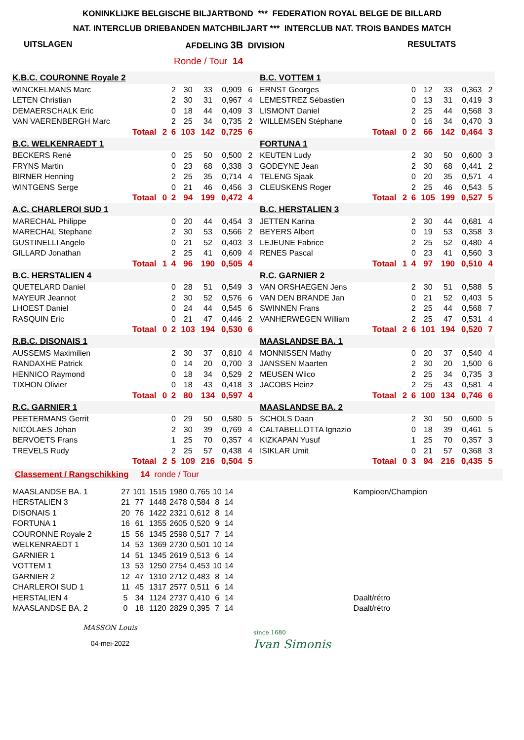KONINKLIJKE BELGISCHE BILJARTBOND *** FEDERATION ROYAL BELGE DE BILLARD
NAT. INTERCLUB DRIEBANDEN MATCHBILJART *** INTERCLUB NAT. TROIS BANDES MATCH
UITSLAGEN AFDELING 3B DIVISION RESULTATS
Ronde / Tour 14
| K.B.C. COURONNE Royale 2 | | | | | | | | | B.C. VOTTEM 1 | | | | | | | |
| WINCKELMANS Marc | | | 2 | 30 | 33 | 0,909 | 6 | | ERNST Georges | | | 0 | 12 | 33 | 0,363 | 2 |
| LETEN Christian | | | 2 | 30 | 31 | 0,967 | 4 | | LEMESTREZ Sébastien | | | 0 | 13 | 31 | 0,419 | 3 |
| DEMAERSCHALK Eric | | | 0 | 18 | 44 | 0,409 | 3 | | LISMONT Daniel | | | 2 | 25 | 44 | 0,568 | 3 |
| VAN VAERENBERGH Marc | | | 2 | 25 | 34 | 0,735 | 2 | | WILLEMSEN Stéphane | | | 0 | 16 | 34 | 0,470 | 3 |
| | Totaal | 2 | 6 | 103 | 142 | 0,725 | 6 | | | Totaal | 0 | 2 | 66 | 142 | 0,464 | 3 |
| B.C. WELKENRAEDT 1 | | | | | | | | | FORTUNA 1 | | | | | | | |
| BECKERS René | | | 0 | 25 | 50 | 0,500 | 2 | | KEUTEN Ludy | | | 2 | 30 | 50 | 0,600 | 3 |
| FRYNS Martin | | | 0 | 23 | 68 | 0,338 | 3 | | GODEYNE Jean | | | 2 | 30 | 68 | 0,441 | 2 |
| BIRNER Henning | | | 2 | 25 | 35 | 0,714 | 4 | | TELENG Sjaak | | | 0 | 20 | 35 | 0,571 | 4 |
| WINTGENS Serge | | | 0 | 21 | 46 | 0,456 | 3 | | CLEUSKENS Roger | | | 2 | 25 | 46 | 0,543 | 5 |
| | Totaal | 0 | 2 | 94 | 199 | 0,472 | 4 | | | Totaal | 2 | 6 | 105 | 199 | 0,527 | 5 |
| A.C. CHARLEROI SUD 1 | | | | | | | | | B.C. HERSTALIEN 3 | | | | | | | |
| MARECHAL Philippe | | | 0 | 20 | 44 | 0,454 | 3 | | JETTEN Karina | | | 2 | 30 | 44 | 0,681 | 4 |
| MARECHAL Stephane | | | 2 | 30 | 53 | 0,566 | 2 | | BEYERS Albert | | | 0 | 19 | 53 | 0,358 | 3 |
| GUSTINELLI Angelo | | | 0 | 21 | 52 | 0,403 | 3 | | LEJEUNE Fabrice | | | 2 | 25 | 52 | 0,480 | 4 |
| GILLARD Jonathan | | | 2 | 25 | 41 | 0,609 | 4 | | RENES Pascal | | | 0 | 23 | 41 | 0,560 | 3 |
| | Totaal | 1 | 4 | 96 | 190 | 0,505 | 4 | | | Totaal | 1 | 4 | 97 | 190 | 0,510 | 4 |
| B.C. HERSTALIEN 4 | | | | | | | | | R.C. GARNIER 2 | | | | | | | |
| QUETELARD Daniel | | | 0 | 28 | 51 | 0,549 | 3 | | VAN ORSHAEGEN Jens | | | 2 | 30 | 51 | 0,588 | 5 |
| MAYEUR Jeannot | | | 2 | 30 | 52 | 0,576 | 6 | | VAN DEN BRANDE Jan | | | 0 | 21 | 52 | 0,403 | 5 |
| LHOEST Daniel | | | 0 | 24 | 44 | 0,545 | 6 | | SWINNEN Frans | | | 2 | 25 | 44 | 0,568 | 7 |
| RASQUIN Eric | | | 0 | 21 | 47 | 0,446 | 2 | | VANHERWEGEN William | | | 2 | 25 | 47 | 0,531 | 4 |
| | Totaal | 0 | 2 | 103 | 194 | 0,530 | 6 | | | Totaal | 2 | 6 | 101 | 194 | 0,520 | 7 |
| R.B.C. DISONAIS 1 | | | | | | | | | MAASLANDSE BA. 1 | | | | | | | |
| AUSSEMS Maximilien | | | 2 | 30 | 37 | 0,810 | 4 | | MONNISSEN Mathy | | | 0 | 20 | 37 | 0,540 | 4 |
| RANDAXHE Patrick | | | 0 | 14 | 20 | 0,700 | 3 | | JANSSEN Maarten | | | 2 | 30 | 20 | 1,500 | 6 |
| HENNICO Raymond | | | 0 | 18 | 34 | 0,529 | 2 | | MEUSEN Wilco | | | 2 | 25 | 34 | 0,735 | 3 |
| TIXHON Olivier | | | 0 | 18 | 43 | 0,418 | 3 | | JACOBS Heinz | | | 2 | 25 | 43 | 0,581 | 4 |
| | Totaal | 0 | 2 | 80 | 134 | 0,597 | 4 | | | Totaal | 2 | 6 | 100 | 134 | 0,746 | 6 |
| R.C. GARNIER 1 | | | | | | | | | MAASLANDSE BA. 2 | | | | | | | |
| PEETERMANS Gerrit | | | 0 | 29 | 50 | 0,580 | 5 | | SCHOLS Daan | | | 2 | 30 | 50 | 0,600 | 5 |
| NICOLAES Johan | | | 2 | 30 | 39 | 0,769 | 4 | | CALTABELLOTTA Ignazio | | | 0 | 18 | 39 | 0,461 | 5 |
| BERVOETS Frans | | | 1 | 25 | 70 | 0,357 | 4 | | KIZKAPAN Yusuf | | | 1 | 25 | 70 | 0,357 | 3 |
| TREVELS Rudy | | | 2 | 25 | 57 | 0,438 | 4 | | ISIKLAR Umit | | | 0 | 21 | 57 | 0,368 | 3 |
| | Totaal | 2 | 5 | 109 | 216 | 0,504 | 5 | | | Totaal | 0 | 3 | 94 | 216 | 0,435 | 5 |
Classement / Rangschikking 14 ronde / Tour
| MAASLANDSE BA. 1 | 27 | 101 | 1515 | 1980 | 0,765 | 10 | 14 | Kampioen/Champion |
| HERSTALIEN 3 | 21 | 77 | 1448 | 2478 | 0,584 | 8 | 14 | |
| DISONAIS 1 | 20 | 76 | 1422 | 2321 | 0,612 | 8 | 14 | |
| FORTUNA 1 | 16 | 61 | 1355 | 2605 | 0,520 | 9 | 14 | |
| COURONNE Royale 2 | 15 | 56 | 1345 | 2598 | 0,517 | 7 | 14 | |
| WELKENRAEDT 1 | 14 | 53 | 1369 | 2730 | 0,501 | 10 | 14 | |
| GARNIER 1 | 14 | 51 | 1345 | 2619 | 0,513 | 6 | 14 | |
| VOTTEM 1 | 13 | 53 | 1250 | 2754 | 0,453 | 10 | 14 | |
| GARNIER 2 | 12 | 47 | 1310 | 2712 | 0,483 | 8 | 14 | |
| CHARLEROI SUD 1 | 11 | 45 | 1317 | 2577 | 0,511 | 6 | 14 | |
| HERSTALIEN 4 | 5 | 34 | 1124 | 2737 | 0,410 | 6 | 14 | Daalt/rétro |
| MAASLANDSE BA. 2 | 0 | 18 | 1120 | 2829 | 0,395 | 7 | 14 | Daalt/rétro |
MASSON Louis
04-mei-2022
since 1680
Ivan Simonis